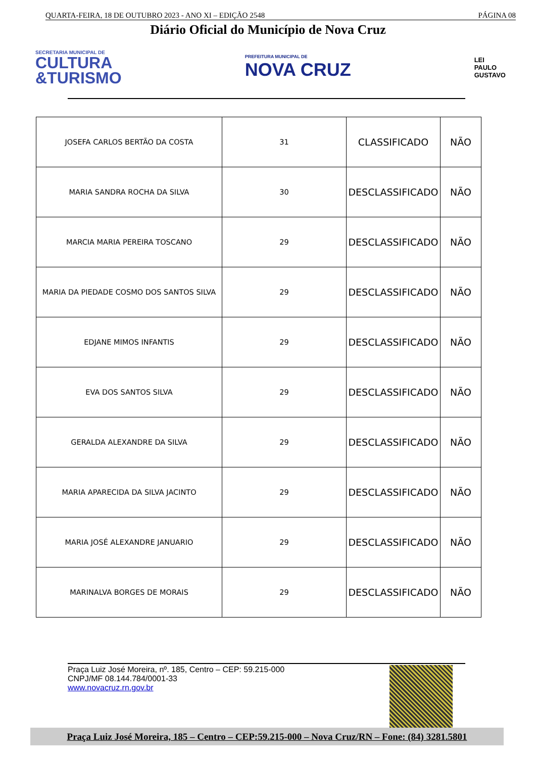QUARTA-FEIRA, 18 DE OUTUBRO 2023 - ANO XI – EDIÇÃO 2548 PÁGINA 08
Diário Oficial do Município de Nova Cruz
SECRETARIA MUNICIPAL DE
CULTURA
&TURISMO
PREFEITURA MUNICIPAL DE
NOVA CRUZ
LEI
PAULO
GUSTAVO
| JOSEFA CARLOS BERTÃO DA COSTA | 31 | CLASSIFICADO | NÃO |
| MARIA SANDRA ROCHA DA SILVA | 30 | DESCLASSIFICADO | NÃO |
| MARCIA MARIA PEREIRA TOSCANO | 29 | DESCLASSIFICADO | NÃO |
| MARIA DA PIEDADE COSMO DOS SANTOS SILVA | 29 | DESCLASSIFICADO | NÃO |
| EDJANE MIMOS INFANTIS | 29 | DESCLASSIFICADO | NÃO |
| EVA DOS SANTOS SILVA | 29 | DESCLASSIFICADO | NÃO |
| GERALDA ALEXANDRE DA SILVA | 29 | DESCLASSIFICADO | NÃO |
| MARIA APARECIDA DA SILVA JACINTO | 29 | DESCLASSIFICADO | NÃO |
| MARIA JOSÉ ALEXANDRE JANUARIO | 29 | DESCLASSIFICADO | NÃO |
| MARINALVA BORGES DE MORAIS | 29 | DESCLASSIFICADO | NÃO |
Praça Luiz José Moreira, nº. 185, Centro – CEP: 59.215-000
CNPJ/MF 08.144.784/0001-33
www.novacruz.rn.gov.br
Praça Luiz José Moreira, 185 – Centro – CEP:59.215-000 – Nova Cruz/RN – Fone: (84) 3281.5801